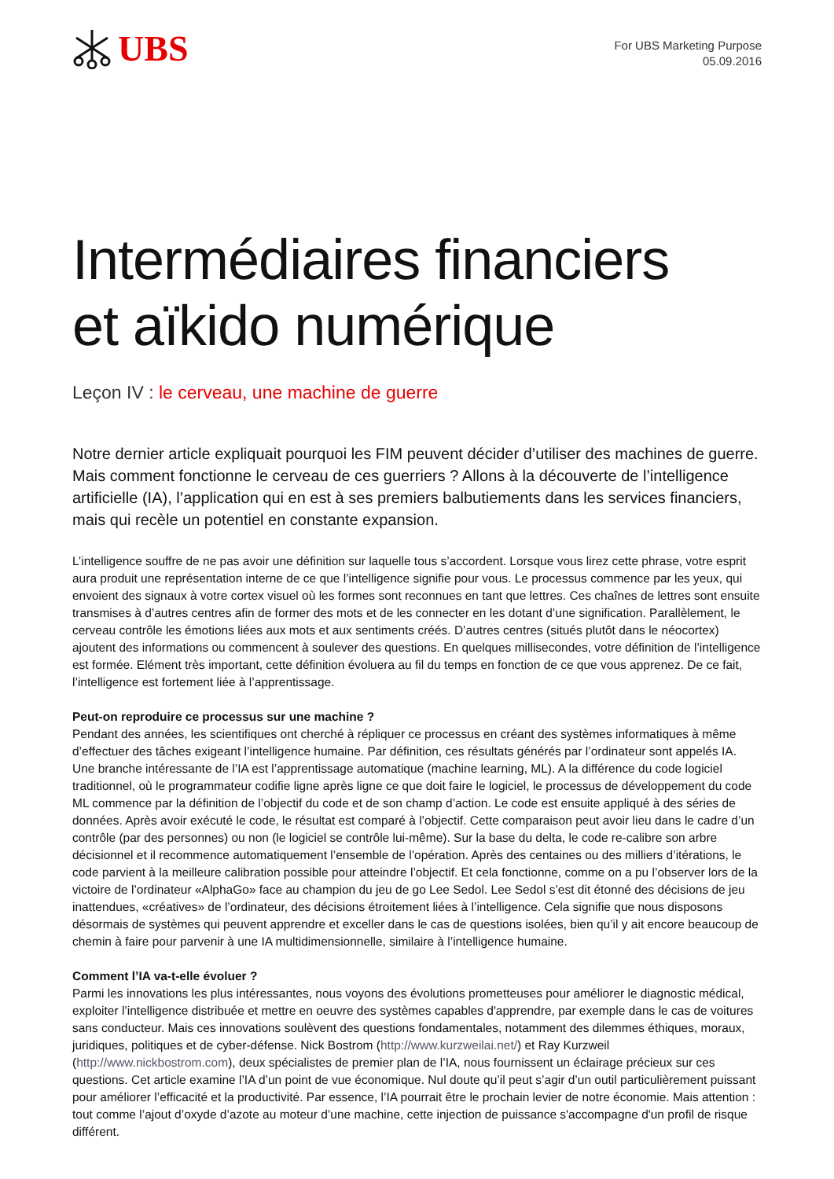UBS
For UBS Marketing Purpose
05.09.2016
Intermédiaires financiers
et aïkido numérique
Leçon IV : le cerveau, une machine de guerre
Notre dernier article expliquait pourquoi les FIM peuvent décider d’utiliser des machines de guerre. Mais comment fonctionne le cerveau de ces guerriers ? Allons à la découverte de l’intelligence artificielle (IA), l’application qui en est à ses premiers balbutiements dans les services financiers, mais qui recèle un potentiel en constante expansion.
L’intelligence souffre de ne pas avoir une définition sur laquelle tous s’accordent. Lorsque vous lirez cette phrase, votre esprit aura produit une représentation interne de ce que l’intelligence signifie pour vous. Le processus commence par les yeux, qui envoient des signaux à votre cortex visuel où les formes sont reconnues en tant que lettres. Ces chaînes de lettres sont ensuite transmises à d’autres centres afin de former des mots et de les connecter en les dotant d’une signification. Parallèlement, le cerveau contrôle les émotions liées aux mots et aux sentiments créés. D’autres centres (situés plutôt dans le néocortex) ajoutent des informations ou commencent à soulever des questions. En quelques millisecondes, votre définition de l’intelligence est formée. Elément très important, cette définition évoluera au fil du temps en fonction de ce que vous apprenez. De ce fait, l’intelligence est fortement liée à l’apprentissage.
Peut-on reproduire ce processus sur une machine ?
Pendant des années, les scientifiques ont cherché à répliquer ce processus en créant des systèmes informatiques à même d’effectuer des tâches exigeant l’intelligence humaine. Par définition, ces résultats générés par l’ordinateur sont appelés IA. Une branche intéressante de l’IA est l’apprentissage automatique (machine learning, ML). A la différence du code logiciel traditionnel, où le programmateur codifie ligne après ligne ce que doit faire le logiciel, le processus de développement du code ML commence par la définition de l’objectif du code et de son champ d’action. Le code est ensuite appliqué à des séries de données. Après avoir exécuté le code, le résultat est comparé à l’objectif. Cette comparaison peut avoir lieu dans le cadre d’un contrôle (par des personnes) ou non (le logiciel se contrôle lui-même). Sur la base du delta, le code re-calibre son arbre décisionnel et il recommence automatiquement l’ensemble de l’opération. Après des centaines ou des milliers d’itérations, le code parvient à la meilleure calibration possible pour atteindre l’objectif. Et cela fonctionne, comme on a pu l’observer lors de la victoire de l’ordinateur «AlphaGo» face au champion du jeu de go Lee Sedol. Lee Sedol s’est dit étonné des décisions de jeu inattendues, «créatives» de l’ordinateur, des décisions étroitement liées à l’intelligence. Cela signifie que nous disposons désormais de systèmes qui peuvent apprendre et exceller dans le cas de questions isolées, bien qu’il y ait encore beaucoup de chemin à faire pour parvenir à une IA multidimensionnelle, similaire à l’intelligence humaine.
Comment l’IA va-t-elle évoluer ?
Parmi les innovations les plus intéressantes, nous voyons des évolutions prometteuses pour améliorer le diagnostic médical, exploiter l’intelligence distribuée et mettre en oeuvre des systèmes capables d'apprendre, par exemple dans le cas de voitures sans conducteur. Mais ces innovations soulèvent des questions fondamentales, notamment des dilemmes éthiques, moraux, juridiques, politiques et de cyber-défense. Nick Bostrom (http://www.kurzweilai.net/) et Ray Kurzweil (http://www.nickbostrom.com), deux spécialistes de premier plan de l’IA, nous fournissent un éclairage précieux sur ces questions. Cet article examine l’IA d’un point de vue économique. Nul doute qu’il peut s’agir d’un outil particulièrement puissant pour améliorer l’efficacité et la productivité. Par essence, l’IA pourrait être le prochain levier de notre économie. Mais attention : tout comme l’ajout d’oxyde d’azote au moteur d’une machine, cette injection de puissance s'accompagne d'un profil de risque différent.